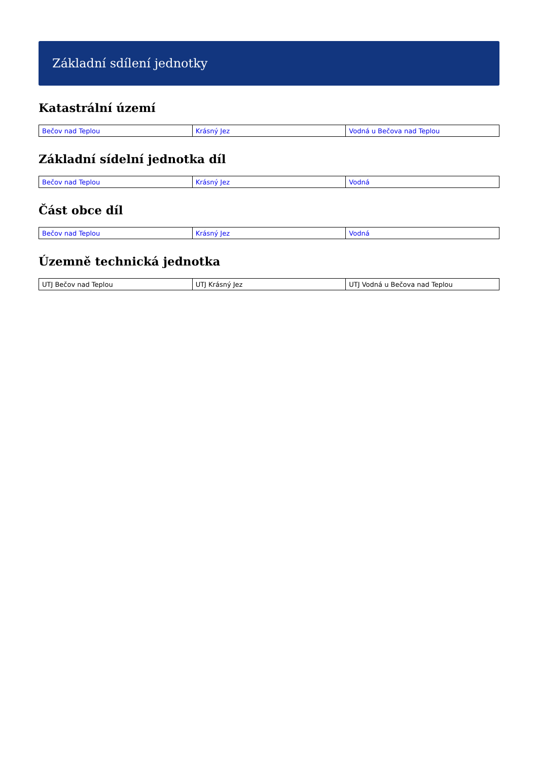Základní sdílení jednotky
Katastrální území
| Bečov nad Teplou | Krásný Jez | Vodná u Bečova nad Teplou |
Základní sídelní jednotka díl
| Bečov nad Teplou | Krásný Jez | Vodná |
Část obce díl
| Bečov nad Teplou | Krásný Jez | Vodná |
Územně technická jednotka
| UTJ Bečov nad Teplou | UTJ Krásný Jez | UTJ Vodná u Bečova nad Teplou |